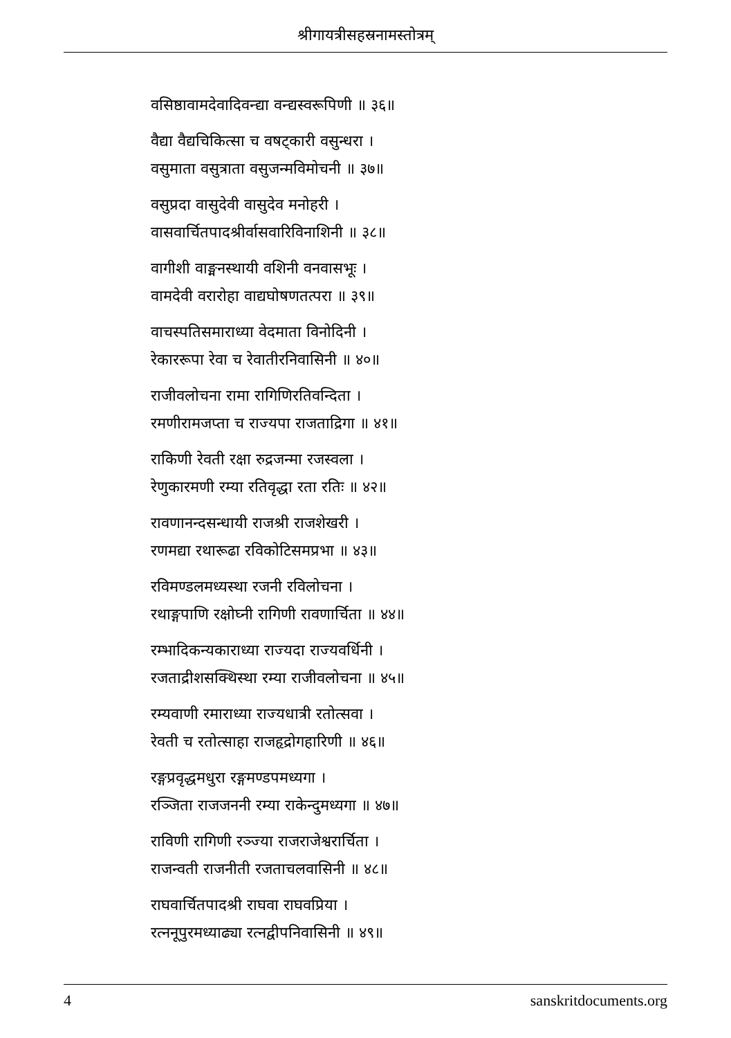श्रीगायत्रीसहस्रनामस्तोत्रम्
वसिष्ठावामदेवादिवन्द्या वन्द्यस्वरूपिणी ॥ ३६॥
वैद्या वैद्यचिकित्सा च वषट्कारी वसुन्धरा ।
वसुमाता वसुत्राता वसुजन्मविमोचनी ॥ ३७॥
वसुप्रदा वासुदेवी वासुदेव मनोहरी ।
वासवार्चितपादश्रीर्वासवारिविनाशिनी ॥ ३८॥
वागीशी वाङ्मनस्थायी वशिनी वनवासभूः ।
वामदेवी वरारोहा वाद्यघोषणतत्परा ॥ ३९॥
वाचस्पतिसमाराध्या वेदमाता विनोदिनी ।
रेकाररूपा रेवा च रेवातीरनिवासिनी ॥ ४०॥
राजीवलोचना रामा रागिणिरतिवन्दिता ।
रमणीरामजप्ता च राज्यपा राजताद्रिगा ॥ ४१॥
राकिणी रेवती रक्षा रुद्रजन्मा रजस्वला ।
रेणुकारमणी रम्या रतिवृद्धा रता रतिः ॥ ४२॥
रावणानन्दसन्धायी राजश्री राजशेखरी ।
रणमद्या रथारूढा रविकोटिसमप्रभा ॥ ४३॥
रविमण्डलमध्यस्था रजनी रविलोचना ।
रथाङ्गपाणि रक्षोघ्नी रागिणी रावणार्चिता ॥ ४४॥
रम्भादिकन्यकाराध्या राज्यदा राज्यवर्धिनी ।
रजताद्रीशसक्थिस्था रम्या राजीवलोचना ॥ ४५॥
रम्यवाणी रमाराध्या राज्यधात्री रतोत्सवा ।
रेवती च रतोत्साहा राजहृद्रोगहारिणी ॥ ४६॥
रङ्गप्रवृद्धमधुरा रङ्गमण्डपमध्यगा ।
रञ्जिता राजजननी रम्या राकेन्दुमध्यगा ॥ ४७॥
राविणी रागिणी रञ्ज्या राजराजेश्वरार्चिता ।
राजन्वती राजनीती रजताचलवासिनी ॥ ४८॥
राघवार्चितपादश्री राघवा राघवप्रिया ।
रत्ननूपुरमध्याढ्या रत्नद्वीपनिवासिनी ॥ ४९॥
4 sanskritdocuments.org